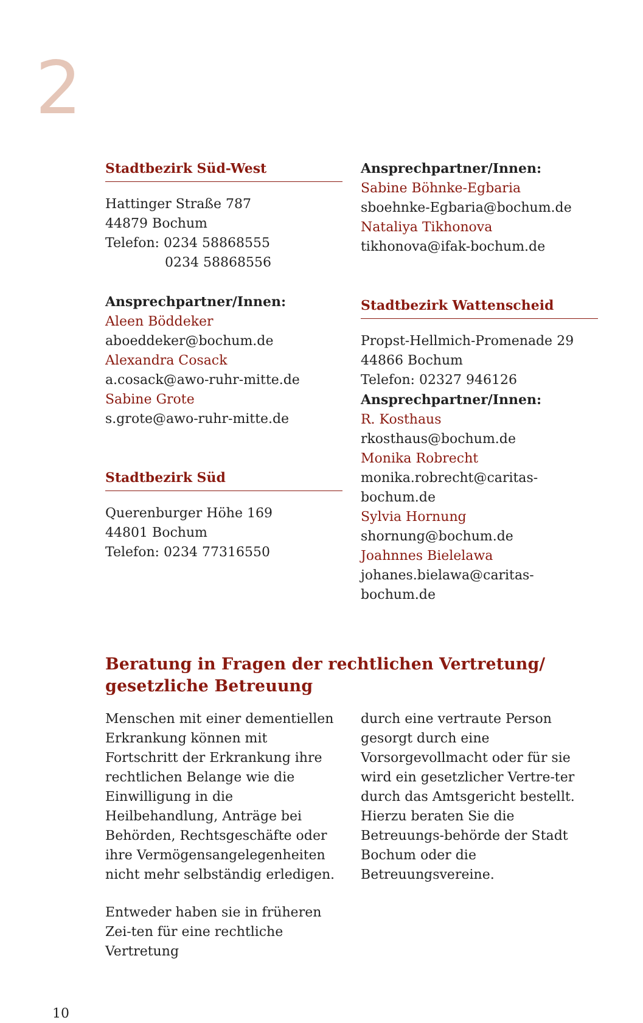2
Stadtbezirk Süd-West
Hattinger Straße 787
44879 Bochum
Telefon: 0234 58868555
0234 58868556
Ansprechpartner/Innen:
Aleen Böddeker
aboeddeker@bochum.de
Alexandra Cosack
a.cosack@awo-ruhr-mitte.de
Sabine Grote
s.grote@awo-ruhr-mitte.de
Stadtbezirk Süd
Querenburger Höhe 169
44801 Bochum
Telefon: 0234 77316550
Ansprechpartner/Innen:
Sabine Böhnke-Egbaria
sboehnke-Egbaria@bochum.de
Nataliya Tikhonova
tikhonova@ifak-bochum.de
Stadtbezirk Wattenscheid
Propst-Hellmich-Promenade 29
44866 Bochum
Telefon: 02327 946126
Ansprechpartner/Innen:
R. Kosthaus
rkosthaus@bochum.de
Monika Robrecht
monika.robrecht@caritas-bochum.de
Sylvia Hornung
shornung@bochum.de
Joahnnes Bielelawa
johanes.bielawa@caritas-bochum.de
Beratung in Fragen der rechtlichen Vertretung/
gesetzliche Betreuung
Menschen mit einer dementiellen Erkrankung können mit Fortschritt der Erkrankung ihre rechtlichen Belange wie die Einwilligung in die Heilbehandlung, Anträge bei Behörden, Rechtsgeschäfte oder ihre Vermögensangelegenheiten nicht mehr selbständig erledigen.
Entweder haben sie in früheren Zei-ten für eine rechtliche Vertretung
durch eine vertraute Person gesorgt durch eine Vorsorgevollmacht oder für sie wird ein gesetzlicher Vertre-ter durch das Amtsgericht bestellt. Hierzu beraten Sie die Betreuungs-behörde der Stadt Bochum oder die Betreuungsvereine.
10